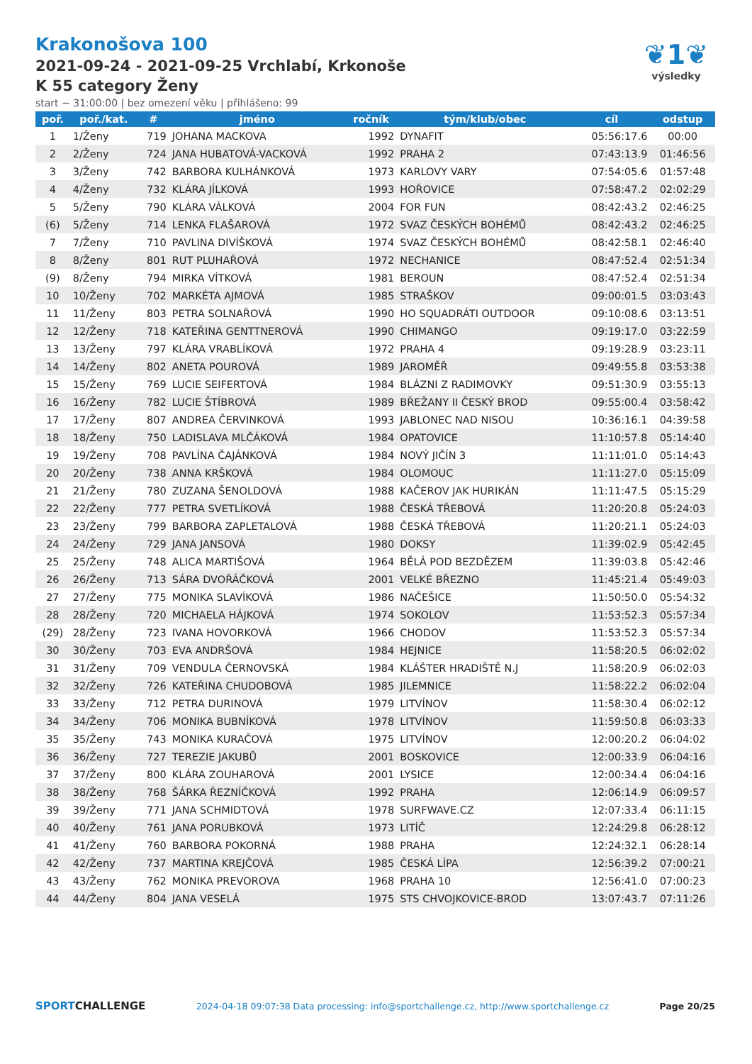❦1❦
výsledky
Krakonošova 100
2021-09-24 - 2021-09-25 Vrchlabí, Krkonoše
K 55 category Ženy
start ~ 31:00:00 | bez omezení věku | přihlášeno: 99
| poř. | poř./kat. | # | jméno | ročník | tým/klub/obec | cíl | odstup |
| --- | --- | --- | --- | --- | --- | --- | --- |
| 1 | 1/Ženy | 719 | JOHANA MACKOVA | 1992 | DYNAFIT | 05:56:17.6 | 00:00 |
| 2 | 2/Ženy | 724 | JANA HUBATOVÁ-VACKOVÁ | 1992 | PRAHA 2 | 07:43:13.9 | 01:46:56 |
| 3 | 3/Ženy | 742 | BARBORA KULHÁNKOVÁ | 1973 | KARLOVY VARY | 07:54:05.6 | 01:57:48 |
| 4 | 4/Ženy | 732 | KLÁRA JÍLKOVÁ | 1993 | HOŘOVICE | 07:58:47.2 | 02:02:29 |
| 5 | 5/Ženy | 790 | KLÁRA VÁLKOVÁ | 2004 | FOR FUN | 08:42:43.2 | 02:46:25 |
| (6) | 5/Ženy | 714 | LENKA FLAŠAROVÁ | 1972 | SVAZ ČESKÝCH BOHÉMŮ | 08:42:43.2 | 02:46:25 |
| 7 | 7/Ženy | 710 | PAVLINA DIVÍŠKOVÁ | 1974 | SVAZ ČESKÝCH BOHÉMŮ | 08:42:58.1 | 02:46:40 |
| 8 | 8/Ženy | 801 | RUT PLUHAŘOVÁ | 1972 | NECHANICE | 08:47:52.4 | 02:51:34 |
| (9) | 8/Ženy | 794 | MIRKA VÍTKOVÁ | 1981 | BEROUN | 08:47:52.4 | 02:51:34 |
| 10 | 10/Ženy | 702 | MARKÉTA AJMOVÁ | 1985 | STRAŠKOV | 09:00:01.5 | 03:03:43 |
| 11 | 11/Ženy | 803 | PETRA SOLNAŘOVÁ | 1990 | HO SQUADRÁTI OUTDOOR | 09:10:08.6 | 03:13:51 |
| 12 | 12/Ženy | 718 | KATEŘINA GENTTNEROVÁ | 1990 | CHIMANGO | 09:19:17.0 | 03:22:59 |
| 13 | 13/Ženy | 797 | KLÁRA VRABLÍKOVÁ | 1972 | PRAHA 4 | 09:19:28.9 | 03:23:11 |
| 14 | 14/Ženy | 802 | ANETA POUROVÁ | 1989 | JAROMĚŘ | 09:49:55.8 | 03:53:38 |
| 15 | 15/Ženy | 769 | LUCIE SEIFERTOVÁ | 1984 | BLÁZNI Z RADIMOVKY | 09:51:30.9 | 03:55:13 |
| 16 | 16/Ženy | 782 | LUCIE ŠTÍBROVÁ | 1989 | BŘEŽANY II ČESKÝ BROD | 09:55:00.4 | 03:58:42 |
| 17 | 17/Ženy | 807 | ANDREA ČERVINKOVÁ | 1993 | JABLONEC NAD NISOU | 10:36:16.1 | 04:39:58 |
| 18 | 18/Ženy | 750 | LADISLAVA MLČÁKOVÁ | 1984 | OPATOVICE | 11:10:57.8 | 05:14:40 |
| 19 | 19/Ženy | 708 | PAVLÍNA ČAJÁNKOVÁ | 1984 | NOVÝ JIČÍN 3 | 11:11:01.0 | 05:14:43 |
| 20 | 20/Ženy | 738 | ANNA KRŠKOVÁ | 1984 | OLOMOUC | 11:11:27.0 | 05:15:09 |
| 21 | 21/Ženy | 780 | ZUZANA ŠENOLDOVÁ | 1988 | KAČEROV JAK HURIKÁN | 11:11:47.5 | 05:15:29 |
| 22 | 22/Ženy | 777 | PETRA SVETLÍKOVÁ | 1988 | ČESKÁ TŘEBOVÁ | 11:20:20.8 | 05:24:03 |
| 23 | 23/Ženy | 799 | BARBORA ZAPLETALOVÁ | 1988 | ČESKÁ TŘEBOVÁ | 11:20:21.1 | 05:24:03 |
| 24 | 24/Ženy | 729 | JANA JANSOVÁ | 1980 | DOKSY | 11:39:02.9 | 05:42:45 |
| 25 | 25/Ženy | 748 | ALICA MARTIŠOVÁ | 1964 | BĚLÁ POD BEZDĚZEM | 11:39:03.8 | 05:42:46 |
| 26 | 26/Ženy | 713 | SÁRA DVOŘÁČKOVÁ | 2001 | VELKÉ BŘEZNO | 11:45:21.4 | 05:49:03 |
| 27 | 27/Ženy | 775 | MONIKA SLAVÍKOVÁ | 1986 | NAČEŠICE | 11:50:50.0 | 05:54:32 |
| 28 | 28/Ženy | 720 | MICHAELA HÁJKOVÁ | 1974 | SOKOLOV | 11:53:52.3 | 05:57:34 |
| (29) | 28/Ženy | 723 | IVANA HOVORKOVÁ | 1966 | CHODOV | 11:53:52.3 | 05:57:34 |
| 30 | 30/Ženy | 703 | EVA ANDRŠOVÁ | 1984 | HEJNICE | 11:58:20.5 | 06:02:02 |
| 31 | 31/Ženy | 709 | VENDULA ČERNOVSKÁ | 1984 | KLÁŠTER HRADIŠTĚ N.J | 11:58:20.9 | 06:02:03 |
| 32 | 32/Ženy | 726 | KATEŘINA CHUDOBOVÁ | 1985 | JILEMNICE | 11:58:22.2 | 06:02:04 |
| 33 | 33/Ženy | 712 | PETRA DURINOVÁ | 1979 | LITVÍNOV | 11:58:30.4 | 06:02:12 |
| 34 | 34/Ženy | 706 | MONIKA BUBNÍKOVÁ | 1978 | LITVÍNOV | 11:59:50.8 | 06:03:33 |
| 35 | 35/Ženy | 743 | MONIKA KURAČOVÁ | 1975 | LITVÍNOV | 12:00:20.2 | 06:04:02 |
| 36 | 36/Ženy | 727 | TEREZIE JAKUBŮ | 2001 | BOSKOVICE | 12:00:33.9 | 06:04:16 |
| 37 | 37/Ženy | 800 | KLÁRA ZOUHAROVÁ | 2001 | LYSICE | 12:00:34.4 | 06:04:16 |
| 38 | 38/Ženy | 768 | ŠÁRKA ŘEZNÍČKOVÁ | 1992 | PRAHA | 12:06:14.9 | 06:09:57 |
| 39 | 39/Ženy | 771 | JANA SCHMIDTOVÁ | 1978 | SURFWAVE.CZ | 12:07:33.4 | 06:11:15 |
| 40 | 40/Ženy | 761 | JANA PORUBKOVÁ | 1973 | LITÍČ | 12:24:29.8 | 06:28:12 |
| 41 | 41/Ženy | 760 | BARBORA POKORNÁ | 1988 | PRAHA | 12:24:32.1 | 06:28:14 |
| 42 | 42/Ženy | 737 | MARTINA KREJČOVÁ | 1985 | ČESKÁ LÍPA | 12:56:39.2 | 07:00:21 |
| 43 | 43/Ženy | 762 | MONIKA PREVOROVA | 1968 | PRAHA 10 | 12:56:41.0 | 07:00:23 |
| 44 | 44/Ženy | 804 | JANA VESELÁ | 1975 | STS CHVOJKOVICE-BROD | 13:07:43.7 | 07:11:26 |
SPORTCHALLENGE 2024-04-18 09:07:38 Data processing: info@sportchallenge.cz, http://www.sportchallenge.cz Page 20/25